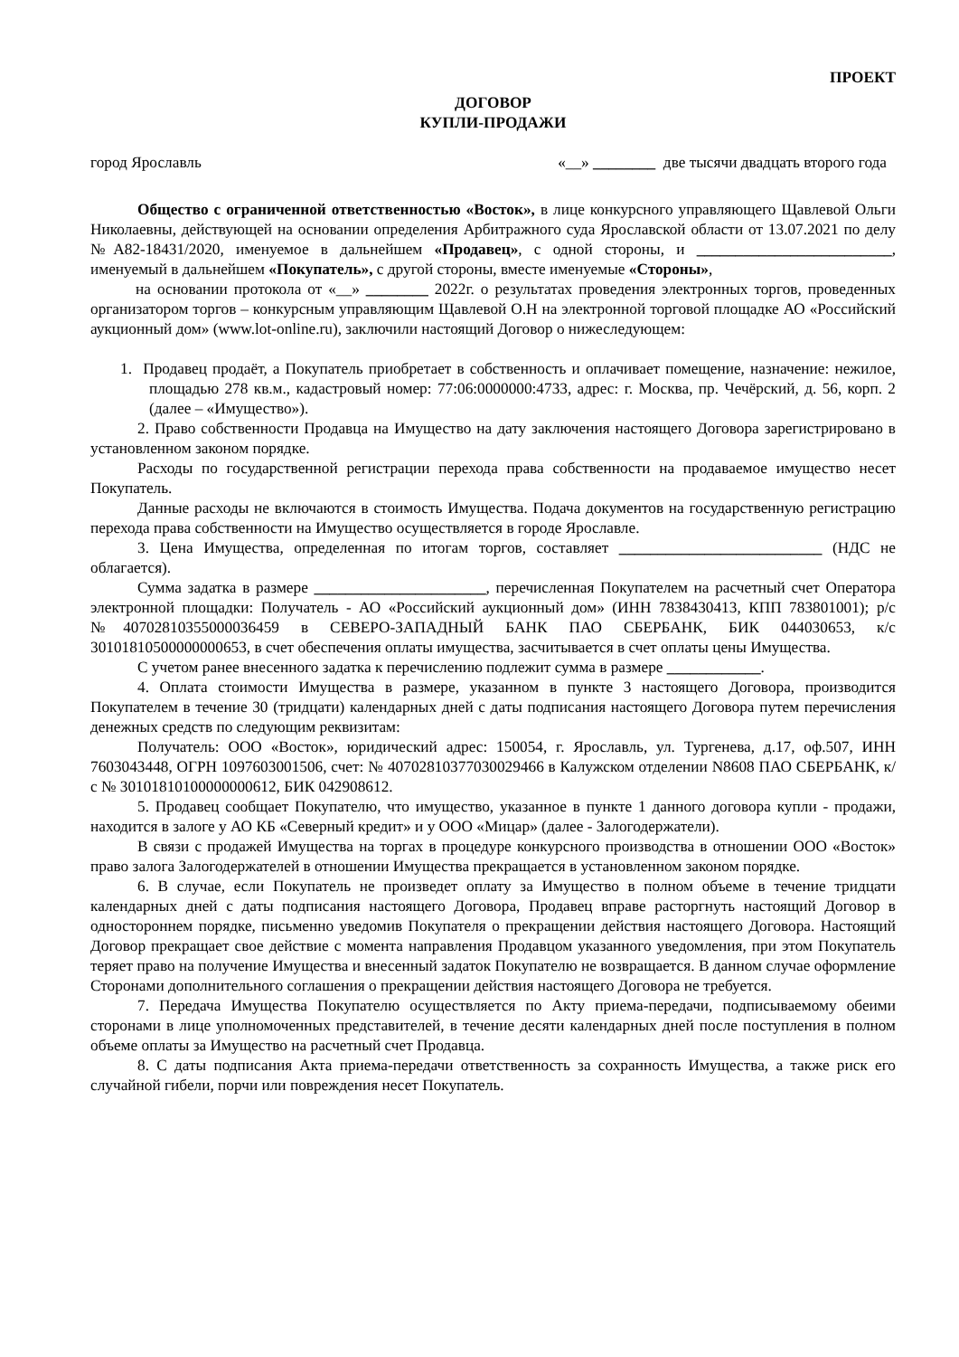ПРОЕКТ
ДОГОВОР
КУПЛИ-ПРОДАЖИ
город Ярославль «__» ________ две тысячи двадцать второго года
Общество с ограниченной ответственностью «Восток», в лице конкурсного управляющего Щавлевой Ольги Николаевны, действующей на основании определения Арбитражного суда Ярославской области от 13.07.2021 по делу №А82-18431/2020, именуемое в дальнейшем «Продавец», с одной стороны, и _________________________, именуемый в дальнейшем «Покупатель», с другой стороны, вместе именуемые «Стороны»,
на основании протокола от «__» ________ 2022г. о результатах проведения электронных торгов, проведенных организатором торгов – конкурсным управляющим Щавлевой О.Н на электронной торговой площадке АО «Российский аукционный дом» (www.lot-online.ru), заключили настоящий Договор о нижеследующем:
1. Продавец продаёт, а Покупатель приобретает в собственность и оплачивает помещение, назначение: нежилое, площадью 278 кв.м., кадастровый номер: 77:06:0000000:4733, адрес: г. Москва, пр. Чечёрский, д. 56, корп. 2 (далее – «Имущество»).
2. Право собственности Продавца на Имущество на дату заключения настоящего Договора зарегистрировано в установленном законом порядке.
Расходы по государственной регистрации перехода права собственности на продаваемое имущество несет Покупатель.
Данные расходы не включаются в стоимость Имущества. Подача документов на государственную регистрацию перехода права собственности на Имущество осуществляется в городе Ярославле.
3. Цена Имущества, определенная по итогам торгов, составляет __________________________ (НДС не облагается).
Сумма задатка в размере ______________________, перечисленная Покупателем на расчетный счет Оператора электронной площадки: Получатель - АО «Российский аукционный дом» (ИНН 7838430413, КПП 783801001); р/с №40702810355000036459 в СЕВЕРО-ЗАПАДНЫЙ БАНК ПАО СБЕРБАНК, БИК 044030653, к/с 30101810500000000653, в счет обеспечения оплаты имущества, засчитывается в счет оплаты цены Имущества.
С учетом ранее внесенного задатка к перечислению подлежит сумма в размере ____________.
4. Оплата стоимости Имущества в размере, указанном в пункте 3 настоящего Договора, производится Покупателем в течение 30 (тридцати) календарных дней с даты подписания настоящего Договора путем перечисления денежных средств по следующим реквизитам:
Получатель: ООО «Восток», юридический адрес: 150054, г. Ярославль, ул. Тургенева, д.17, оф.507, ИНН 7603043448, ОГРН 1097603001506, счет: № 40702810377030029466 в Калужском отделении N8608 ПАО СБЕРБАНК, к/с № 30101810100000000612, БИК 042908612.
5. Продавец сообщает Покупателю, что имущество, указанное в пункте 1 данного договора купли - продажи, находится в залоге у АО КБ «Северный кредит» и у ООО «Мицар» (далее - Залогодержатели).
В связи с продажей Имущества на торгах в процедуре конкурсного производства в отношении ООО «Восток» право залога Залогодержателей в отношении Имущества прекращается в установленном законом порядке.
6. В случае, если Покупатель не произведет оплату за Имущество в полном объеме в течение тридцати календарных дней с даты подписания настоящего Договора, Продавец вправе расторгнуть настоящий Договор в одностороннем порядке, письменно уведомив Покупателя о прекращении действия настоящего Договора. Настоящий Договор прекращает свое действие с момента направления Продавцом указанного уведомления, при этом Покупатель теряет право на получение Имущества и внесенный задаток Покупателю не возвращается. В данном случае оформление Сторонами дополнительного соглашения о прекращении действия настоящего Договора не требуется.
7. Передача Имущества Покупателю осуществляется по Акту приема-передачи, подписываемому обеими сторонами в лице уполномоченных представителей, в течение десяти календарных дней после поступления в полном объеме оплаты за Имущество на расчетный счет Продавца.
8. С даты подписания Акта приема-передачи ответственность за сохранность Имущества, а также риск его случайной гибели, порчи или повреждения несет Покупатель.